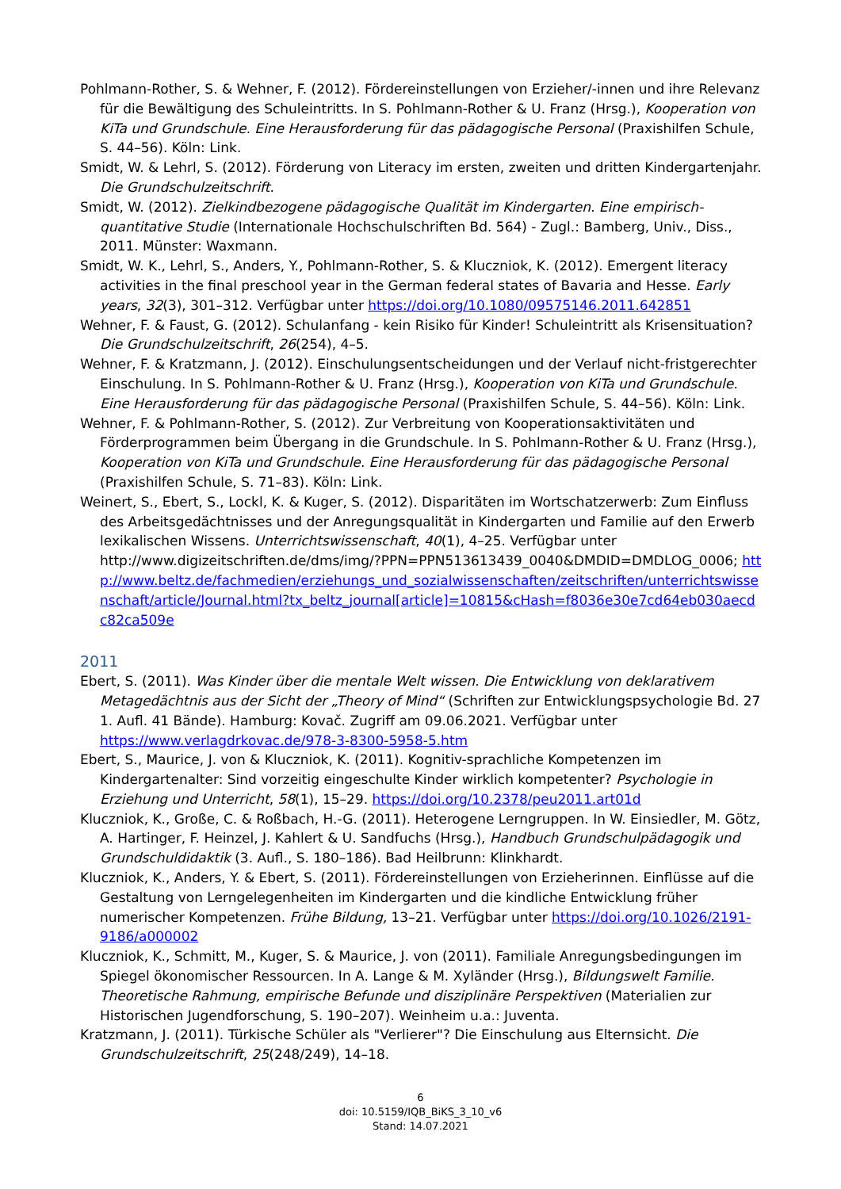Pohlmann-Rother, S. & Wehner, F. (2012). Fördereinstellungen von Erzieher/-innen und ihre Relevanz für die Bewältigung des Schuleintritts. In S. Pohlmann-Rother & U. Franz (Hrsg.), Kooperation von KiTa und Grundschule. Eine Herausforderung für das pädagogische Personal (Praxishilfen Schule, S. 44–56). Köln: Link.
Smidt, W. & Lehrl, S. (2012). Förderung von Literacy im ersten, zweiten und dritten Kindergartenjahr. Die Grundschulzeitschrift.
Smidt, W. (2012). Zielkindbezogene pädagogische Qualität im Kindergarten. Eine empirisch-quantitative Studie (Internationale Hochschulschriften Bd. 564) - Zugl.: Bamberg, Univ., Diss., 2011. Münster: Waxmann.
Smidt, W. K., Lehrl, S., Anders, Y., Pohlmann-Rother, S. & Kluczniok, K. (2012). Emergent literacy activities in the final preschool year in the German federal states of Bavaria and Hesse. Early years, 32(3), 301–312. Verfügbar unter https://doi.org/10.1080/09575146.2011.642851
Wehner, F. & Faust, G. (2012). Schulanfang - kein Risiko für Kinder! Schuleintritt als Krisensituation? Die Grundschulzeitschrift, 26(254), 4–5.
Wehner, F. & Kratzmann, J. (2012). Einschulungsentscheidungen und der Verlauf nicht-fristgerechter Einschulung. In S. Pohlmann-Rother & U. Franz (Hrsg.), Kooperation von KiTa und Grundschule. Eine Herausforderung für das pädagogische Personal (Praxishilfen Schule, S. 44–56). Köln: Link.
Wehner, F. & Pohlmann-Rother, S. (2012). Zur Verbreitung von Kooperationsaktivitäten und Förderprogrammen beim Übergang in die Grundschule. In S. Pohlmann-Rother & U. Franz (Hrsg.), Kooperation von KiTa und Grundschule. Eine Herausforderung für das pädagogische Personal (Praxishilfen Schule, S. 71–83). Köln: Link.
Weinert, S., Ebert, S., Lockl, K. & Kuger, S. (2012). Disparitäten im Wortschatzerwerb: Zum Einfluss des Arbeitsgedächtnisses und der Anregungsqualität in Kindergarten und Familie auf den Erwerb lexikalischen Wissens. Unterrichtswissenschaft, 40(1), 4–25. Verfügbar unter http://www.digizeitschriften.de/dms/img/?PPN=PPN513613439_0040&DMDID=DMDLOG_0006; http://www.beltz.de/fachmedien/erziehungs_und_sozialwissenschaften/zeitschriften/unterrichtswissenschaft/article/Journal.html?tx_beltz_journal[article]=10815&cHash=f8036e30e7cd64eb030aecdc82ca509e
2011
Ebert, S. (2011). Was Kinder über die mentale Welt wissen. Die Entwicklung von deklarativem Metagedächtnis aus der Sicht der „Theory of Mind“ (Schriften zur Entwicklungspsychologie Bd. 27 1. Aufl. 41 Bände). Hamburg: Kovač. Zugriff am 09.06.2021. Verfügbar unter https://www.verlagdrkovac.de/978-3-8300-5958-5.htm
Ebert, S., Maurice, J. von & Kluczniok, K. (2011). Kognitiv-sprachliche Kompetenzen im Kindergartenalter: Sind vorzeitig eingeschulte Kinder wirklich kompetenter? Psychologie in Erziehung und Unterricht, 58(1), 15–29. https://doi.org/10.2378/peu2011.art01d
Kluczniok, K., Große, C. & Roßbach, H.-G. (2011). Heterogene Lerngruppen. In W. Einsiedler, M. Götz, A. Hartinger, F. Heinzel, J. Kahlert & U. Sandfuchs (Hrsg.), Handbuch Grundschulpädagogik und Grundschuldidaktik (3. Aufl., S. 180–186). Bad Heilbrunn: Klinkhardt.
Kluczniok, K., Anders, Y. & Ebert, S. (2011). Fördereinstellungen von Erzieherinnen. Einflüsse auf die Gestaltung von Lerngelegenheiten im Kindergarten und die kindliche Entwicklung früher numerischer Kompetenzen. Frühe Bildung, 13–21. Verfügbar unter https://doi.org/10.1026/2191-9186/a000002
Kluczniok, K., Schmitt, M., Kuger, S. & Maurice, J. von (2011). Familiale Anregungsbedingungen im Spiegel ökonomischer Ressourcen. In A. Lange & M. Xyländer (Hrsg.), Bildungswelt Familie. Theoretische Rahmung, empirische Befunde und disziplinäre Perspektiven (Materialien zur Historischen Jugendforschung, S. 190–207). Weinheim u.a.: Juventa.
Kratzmann, J. (2011). Türkische Schüler als "Verlierer"? Die Einschulung aus Elternsicht. Die Grundschulzeitschrift, 25(248/249), 14–18.
6
doi: 10.5159/IQB_BiKS_3_10_v6
Stand: 14.07.2021